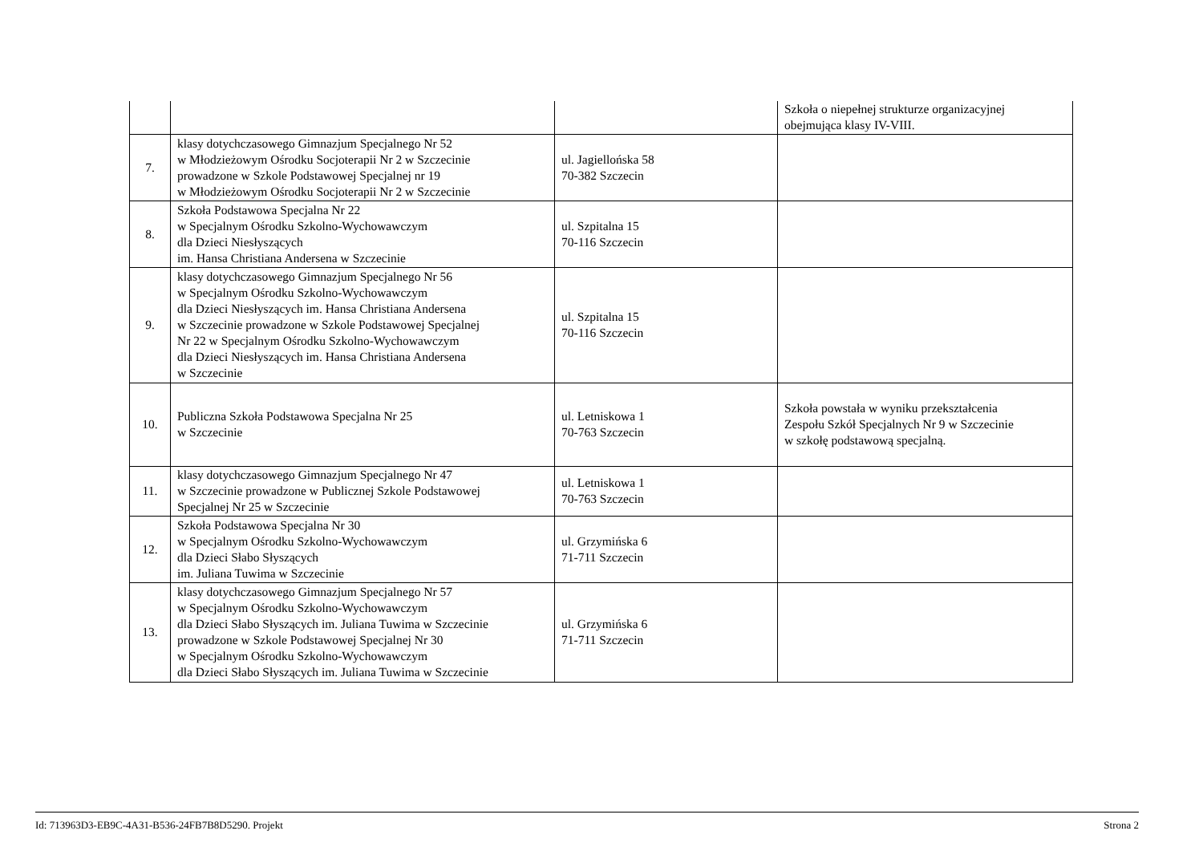| | | | Szkoła o niepełnej strukturze organizacyjnej obejmująca klasy IV-VIII. |
| 7. | klasy dotychczasowego Gimnazjum Specjalnego Nr 52 w Młodzieżowym Ośrodku Socjoterapii Nr 2 w Szczecinie prowadzone w Szkole Podstawowej Specjalnej nr 19 w Młodzieżowym Ośrodku Socjoterapii Nr 2 w Szczecinie | ul. Jagiellońska 58 70-382 Szczecin | |
| 8. | Szkoła Podstawowa Specjalna Nr 22 w Specjalnym Ośrodku Szkolno-Wychowawczym dla Dzieci Niesłyszących im. Hansa Christiana Andersena w Szczecinie | ul. Szpitalna 15 70-116 Szczecin | |
| 9. | klasy dotychczasowego Gimnazjum Specjalnego Nr 56 w Specjalnym Ośrodku Szkolno-Wychowawczym dla Dzieci Niesłyszących im. Hansa Christiana Andersena w Szczecinie prowadzone w Szkole Podstawowej Specjalnej Nr 22 w Specjalnym Ośrodku Szkolno-Wychowawczym dla Dzieci Niesłyszących im. Hansa Christiana Andersena w Szczecinie | ul. Szpitalna 15 70-116 Szczecin | |
| 10. | Publiczna Szkoła Podstawowa Specjalna Nr 25 w Szczecinie | ul. Letniskowa 1 70-763 Szczecin | Szkoła powstała w wyniku przekształcenia Zespołu Szkół Specjalnych Nr 9 w Szczecinie w szkołę podstawową specjalną. |
| 11. | klasy dotychczasowego Gimnazjum Specjalnego Nr 47 w Szczecinie prowadzone w Publicznej Szkole Podstawowej Specjalnej Nr 25 w Szczecinie | ul. Letniskowa 1 70-763 Szczecin | |
| 12. | Szkoła Podstawowa Specjalna Nr 30 w Specjalnym Ośrodku Szkolno-Wychowawczym dla Dzieci Słabo Słyszących im. Juliana Tuwima w Szczecinie | ul. Grzymińska 6 71-711 Szczecin | |
| 13. | klasy dotychczasowego Gimnazjum Specjalnego Nr 57 w Specjalnym Ośrodku Szkolno-Wychowawczym dla Dzieci Słabo Słyszących im. Juliana Tuwima w Szczecinie prowadzone w Szkole Podstawowej Specjalnej Nr 30 w Specjalnym Ośrodku Szkolno-Wychowawczym dla Dzieci Słabo Słyszących im. Juliana Tuwima w Szczecinie | ul. Grzymińska 6 71-711 Szczecin | |
Id: 713963D3-EB9C-4A31-B536-24FB7B8D5290. Projekt Strona 2